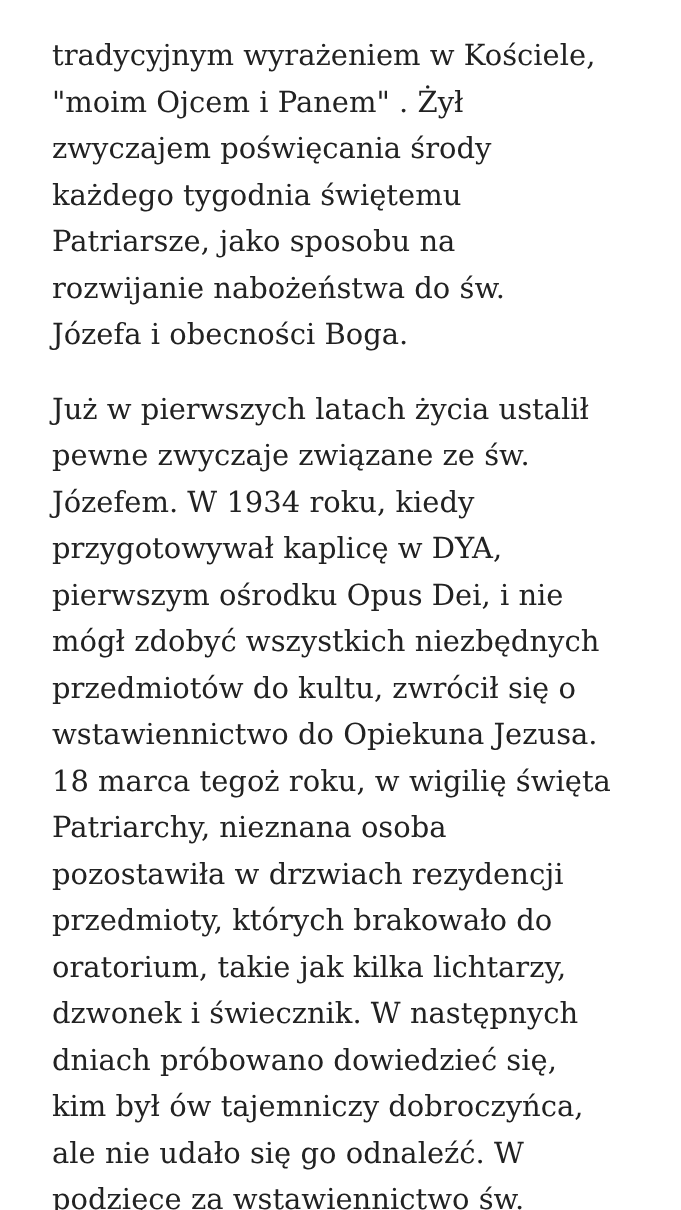tradycyjnym wyrażeniem w Kościele,
"moim Ojcem i Panem" . Żył
zwyczajem poświęcania środy
każdego tygodnia świętemu
Patriarsze, jako sposobu na
rozwijanie nabożeństwa do św.
Józefa i obecności Boga.
Już w pierwszych latach życia ustalił
pewne zwyczaje związane ze św.
Józefem. W 1934 roku, kiedy
przygotowywał kaplicę w DYA,
pierwszym ośrodku Opus Dei, i nie
mógł zdobyć wszystkich niezbędnych
przedmiotów do kultu, zwrócił się o
wstawiennictwo do Opiekuna Jezusa.
18 marca tegoż roku, w wigilię święta
Patriarchy, nieznana osoba
pozostawiła w drzwiach rezydencji
przedmioty, których brakowało do
oratorium, takie jak kilka lichtarzy,
dzwonek i świecznik. W następnych
dniach próbowano dowiedzieć się,
kim był ów tajemniczy dobroczyńca,
ale nie udało się go odnaleźć. W
podzięce za wstawiennictwo św.